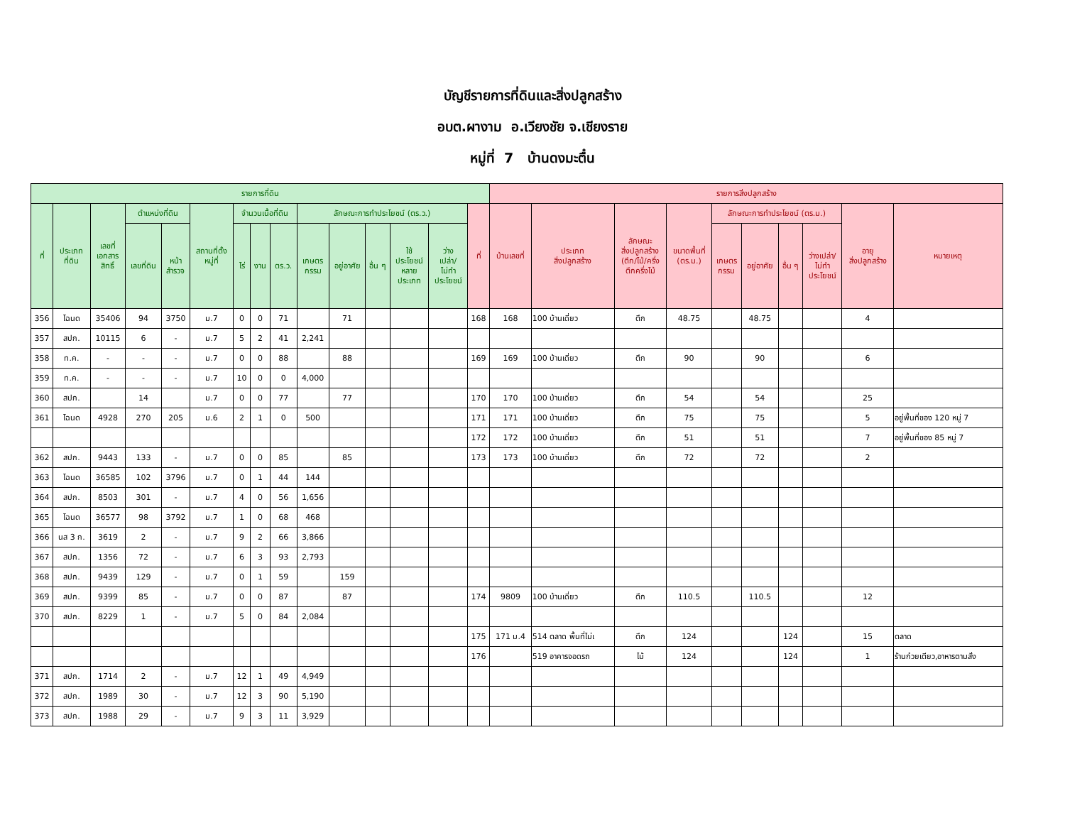บัญชีรายการที่ดินและสิ่งปลูกสร้าง
อบต.ผางาม อ.เวียงชัย จ.เชียงราย
หมู่ที่ 7 บ้านดงมะตื๋น
| รายการที่ดิน | | | | | | | | | | | | | | | รายการสิ่งปลูกสร้าง | | | | | | | | | |
| --- | --- | --- | --- | --- | --- | --- | --- | --- | --- | --- | --- | --- | --- | --- | --- | --- | --- | --- | --- | --- | --- | --- | --- | --- |
| ที่ | ประเภท ที่ดิน | เลขที่ เอกสาร สิทธิ์ | ตำแหน่งที่ดิน | | สถานที่ตั้ง หมู่ที่ | จำนวนเนื้อที่ดิน | | | ลักษณะการทำประโยชน์ (ตร.ว.) | | | | | ที่ | บ้านเลขที่ | ประเภท สิ่งปลูกสร้าง | ลักษณะ สิ่งปลูกสร้าง (ตึก/ไม้/ครึ่ง ตึกครึ่งไม้ | ขนาดพื้นที่ (ตร.ม.) | ลักษณะการทำประโยชน์ (ตร.ม.) | | | | อายุ สิ่งปลูกสร้าง | หมายเหตุ |
| | | | เลขที่ดิน | หน้า สำรวจ | | ไร่ | งาน | ตร.ว. | เกษตร กรรม | อยู่อาศัย | อื่น ๆ | ใช้ ประโยชน์ หลาย ประเภท | ว่าง เปล่า/ ไม่ทำ ประโยชน์ | | | | | | เกษตร กรรม | อยู่อาศัย | อื่น ๆ | ว่างเปล่า/ ไม่ทำ ประโยชน์ | | |
| 356 | โฉนด | 35406 | 94 | 3750 | ม.7 | 0 | 0 | 71 | | 71 | | | | 168 | 168 | 100 บ้านเดี่ยว | ตึก | 48.75 | | 48.75 | | | 4 | |
| 357 | สปก. | 10115 | 6 | - | ม.7 | 5 | 2 | 41 | 2,241 | | | | | | | | | | | | | | | |
| 358 | ท.ค. | - | - | - | ม.7 | 0 | 0 | 88 | | 88 | | | | 169 | 169 | 100 บ้านเดี่ยว | ตึก | 90 | | 90 | | | 6 | |
| 359 | ท.ค. | - | - | - | ม.7 | 10 | 0 | 0 | 4,000 | | | | | | | | | | | | | | | |
| 360 | สปก. | | 14 | | ม.7 | 0 | 0 | 77 | | 77 | | | | 170 | 170 | 100 บ้านเดี่ยว | ตึก | 54 | | 54 | | | 25 | |
| 361 | โฉนด | 4928 | 270 | 205 | ม.6 | 2 | 1 | 0 | 500 | | | | | 171 | 171 | 100 บ้านเดี่ยว | ตึก | 75 | | 75 | | | 5 | อยู่พื้นที่ของ 120 หมู่ 7 |
| | | | | | | | | | | | | | | 172 | 172 | 100 บ้านเดี่ยว | ตึก | 51 | | 51 | | | 7 | อยู่พื้นที่ของ 85 หมู่ 7 |
| 362 | สปก. | 9443 | 133 | - | ม.7 | 0 | 0 | 85 | | 85 | | | | 173 | 173 | 100 บ้านเดี่ยว | ตึก | 72 | | 72 | | | 2 | |
| 363 | โฉนด | 36585 | 102 | 3796 | ม.7 | 0 | 1 | 44 | 144 | | | | | | | | | | | | | | | |
| 364 | สปก. | 8503 | 301 | - | ม.7 | 4 | 0 | 56 | 1,656 | | | | | | | | | | | | | | | |
| 365 | โฉนด | 36577 | 98 | 3792 | ม.7 | 1 | 0 | 68 | 468 | | | | | | | | | | | | | | | |
| 366 | นส 3 ก. | 3619 | 2 | - | ม.7 | 9 | 2 | 66 | 3,866 | | | | | | | | | | | | | | | |
| 367 | สปก. | 1356 | 72 | - | ม.7 | 6 | 3 | 93 | 2,793 | | | | | | | | | | | | | | | |
| 368 | สปก. | 9439 | 129 | - | ม.7 | 0 | 1 | 59 | | 159 | | | | | | | | | | | | | | |
| 369 | สปก. | 9399 | 85 | - | ม.7 | 0 | 0 | 87 | | 87 | | | | 174 | 9809 | 100 บ้านเดี่ยว | ตึก | 110.5 | | 110.5 | | | 12 | |
| 370 | สปก. | 8229 | 1 | - | ม.7 | 5 | 0 | 84 | 2,084 | | | | | | | | | | | | | | | |
| | | | | | | | | | | | | | | 175 | 171 ม.4 | 514 ตลาด พื้นที่ไม่เ | ตึก | 124 | | | 124 | | 15 | ตลาด |
| | | | | | | | | | | | | | | 176 | | 519 อาคารจอดรถ | ไม้ | 124 | | | 124 | | 1 | ร้านก๋วยเตียว,อาหารตามสั่ง |
| 371 | สปก. | 1714 | 2 | - | ม.7 | 12 | 1 | 49 | 4,949 | | | | | | | | | | | | | | | |
| 372 | สปก. | 1989 | 30 | - | ม.7 | 12 | 3 | 90 | 5,190 | | | | | | | | | | | | | | | |
| 373 | สปก. | 1988 | 29 | - | ม.7 | 9 | 3 | 11 | 3,929 | | | | | | | | | | | | | | | |